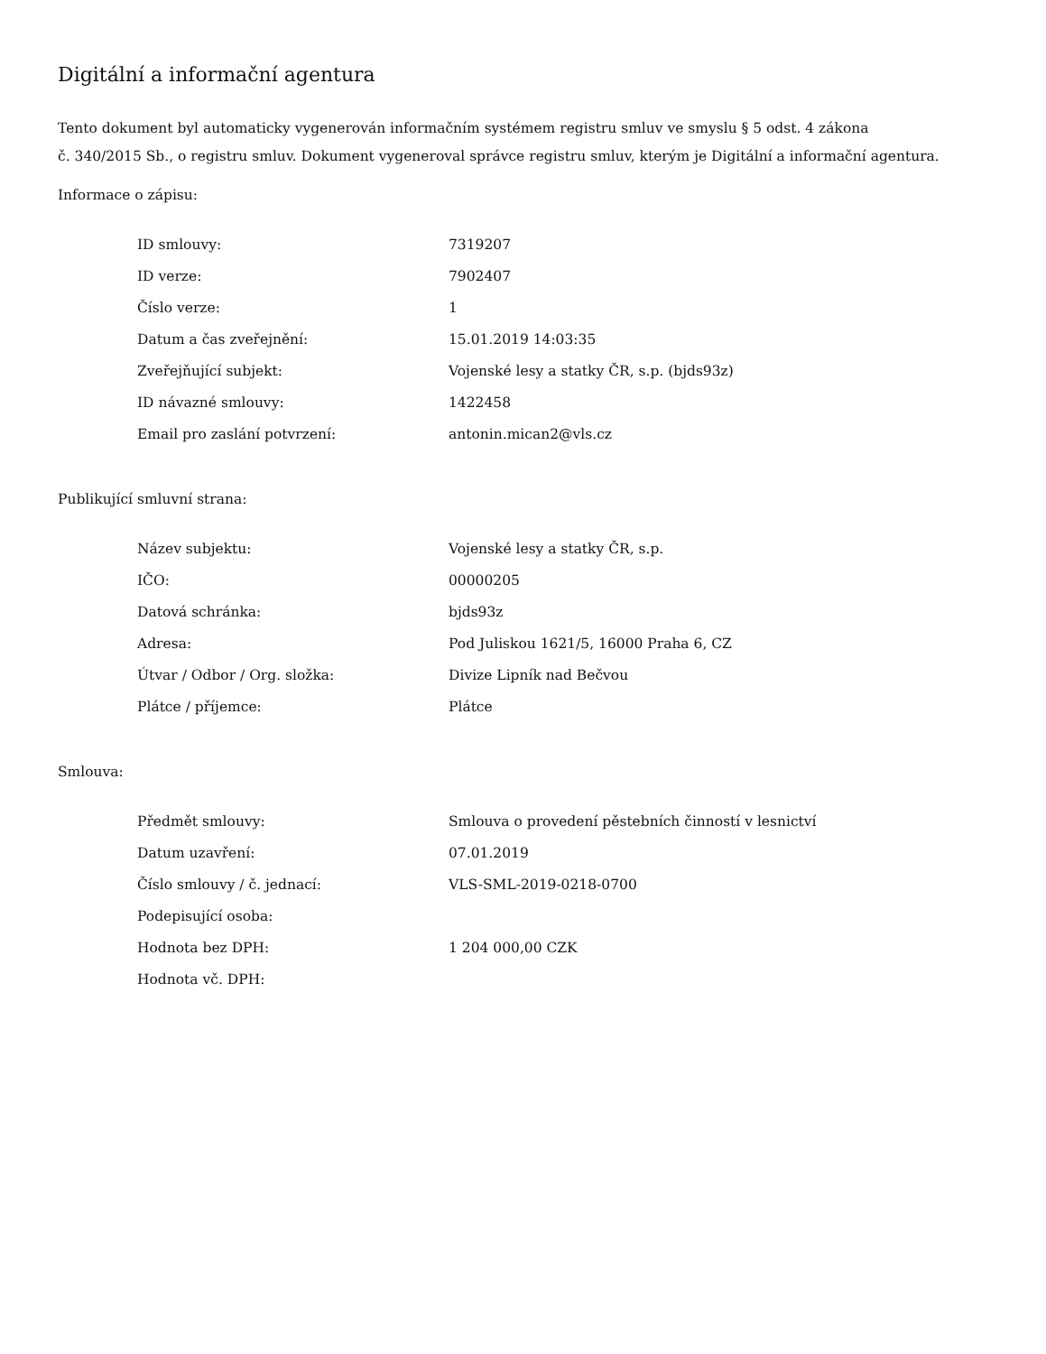Digitální a informační agentura
Tento dokument byl automaticky vygenerován informačním systémem registru smluv ve smyslu § 5 odst. 4 zákona
č. 340/2015 Sb., o registru smluv. Dokument vygeneroval správce registru smluv, kterým je Digitální a informační agentura.
Informace o zápisu:
| ID smlouvy: | 7319207 |
| ID verze: | 7902407 |
| Číslo verze: | 1 |
| Datum a čas zveřejnění: | 15.01.2019 14:03:35 |
| Zveřejňující subjekt: | Vojenské lesy a statky ČR, s.p. (bjds93z) |
| ID návazné smlouvy: | 1422458 |
| Email pro zaslání potvrzení: | antonin.mican2@vls.cz |
Publikující smluvní strana:
| Název subjektu: | Vojenské lesy a statky ČR, s.p. |
| IČO: | 00000205 |
| Datová schránka: | bjds93z |
| Adresa: | Pod Juliskou 1621/5, 16000 Praha 6, CZ |
| Útvar / Odbor / Org. složka: | Divize Lipník nad Bečvou |
| Plátce / příjemce: | Plátce |
Smlouva:
| Předmět smlouvy: | Smlouva o provedení pěstebních činností v lesnictví |
| Datum uzavření: | 07.01.2019 |
| Číslo smlouvy / č. jednací: | VLS-SML-2019-0218-0700 |
| Podepisující osoba: | |
| Hodnota bez DPH: | 1 204 000,00 CZK |
| Hodnota vč. DPH: | |